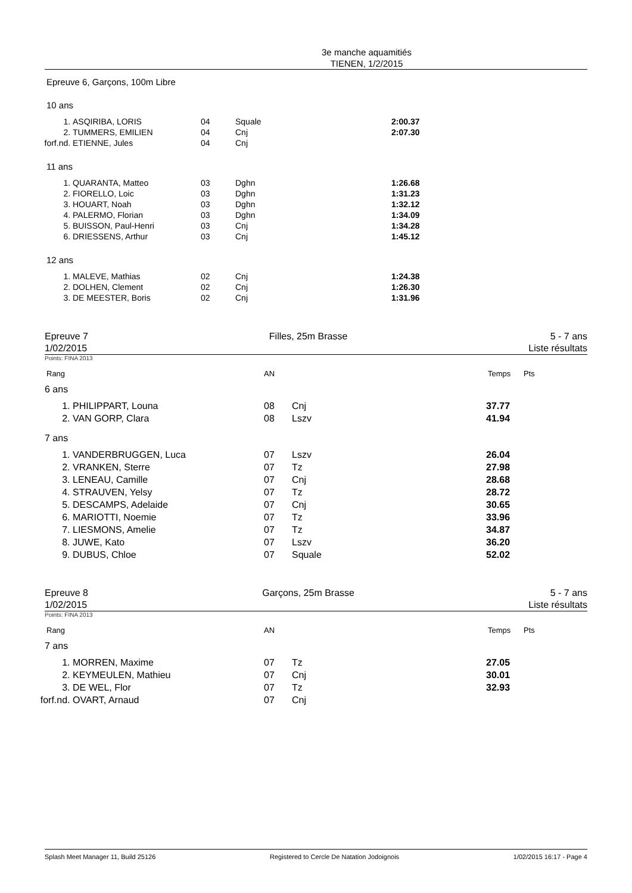3e manche aquamitiés
TIENEN, 1/2/2015
Epreuve 6, Garçons, 100m Libre
10 ans
| 1. | ASQIRIBA, LORIS | 04 | Squale | 2:00.37 |
| 2. | TUMMERS, EMILIEN | 04 | Cnj | 2:07.30 |
| forf.nd. | ETIENNE, Jules | 04 | Cnj | |
11 ans
| 1. | QUARANTA, Matteo | 03 | Dghn | 1:26.68 |
| 2. | FIORELLO, Loic | 03 | Dghn | 1:31.23 |
| 3. | HOUART, Noah | 03 | Dghn | 1:32.12 |
| 4. | PALERMO, Florian | 03 | Dghn | 1:34.09 |
| 5. | BUISSON, Paul-Henri | 03 | Cnj | 1:34.28 |
| 6. | DRIESSENS, Arthur | 03 | Cnj | 1:45.12 |
12 ans
| 1. | MALEVE, Mathias | 02 | Cnj | 1:24.38 |
| 2. | DOLHEN, Clement | 02 | Cnj | 1:26.30 |
| 3. | DE MEESTER, Boris | 02 | Cnj | 1:31.96 |
Epreuve 7
1/02/2015
Filles, 25m Brasse 5 - 7 ans
Liste résultats
Points: FINA 2013
| Rang | AN | Temps | Pts |
6 ans
| 1. | PHILIPPART, Louna | 08 | Cnj | 37.77 |
| 2. | VAN GORP, Clara | 08 | Lszv | 41.94 |
7 ans
| 1. | VANDERBRUGGEN, Luca | 07 | Lszv | 26.04 |
| 2. | VRANKEN, Sterre | 07 | Tz | 27.98 |
| 3. | LENEAU, Camille | 07 | Cnj | 28.68 |
| 4. | STRAUVEN, Yelsy | 07 | Tz | 28.72 |
| 5. | DESCAMPS, Adelaide | 07 | Cnj | 30.65 |
| 6. | MARIOTTI, Noemie | 07 | Tz | 33.96 |
| 7. | LIESMONS, Amelie | 07 | Tz | 34.87 |
| 8. | JUWE, Kato | 07 | Lszv | 36.20 |
| 9. | DUBUS, Chloe | 07 | Squale | 52.02 |
Epreuve 8
1/02/2015
Garçons, 25m Brasse 5 - 7 ans
Liste résultats
Points: FINA 2013
| Rang | AN | Temps | Pts |
7 ans
| 1. | MORREN, Maxime | 07 | Tz | 27.05 |
| 2. | KEYMEULEN, Mathieu | 07 | Cnj | 30.01 |
| 3. | DE WEL, Flor | 07 | Tz | 32.93 |
| forf.nd. | OVART, Arnaud | 07 | Cnj | |
Splash Meet Manager 11, Build 25126 Registered to Cercle De Natation Jodoignois 1/02/2015 16:17 - Page 4